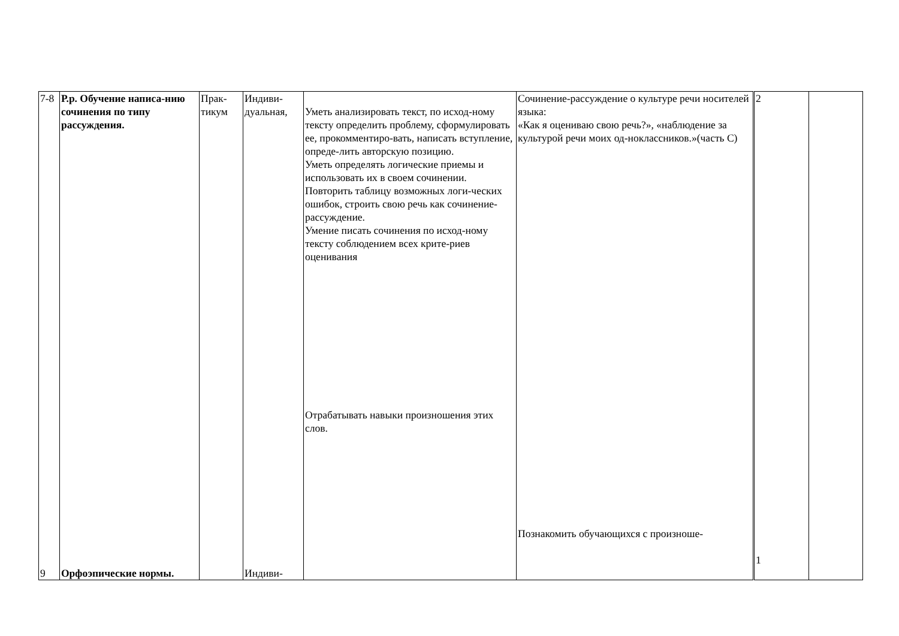| 7-8 9 | Р.р. Обучение написа-нию сочинения по типу рассуждения. Орфоэпические нормы. | Прак- тикум | Индиви- дуальная, Индиви- | Уметь анализировать текст, по исход-ному тексту определить проблему, сформулировать ее, прокомментиро-вать, написать вступление, опреде-лить авторскую позицию. Уметь определять логические приемы и использовать их в своем сочинении. Повторить таблицу возможных логи-ческих ошибок, строить свою речь как сочинение-рассуждение. Умение писать сочинения по исход-ному тексту соблюдением всех крите-риев оценивания Отрабатывать навыки произношения этих слов. | Сочинение-рассуждение о культуре речи носителей языка: «Как я оцениваю свою речь?», «наблюдение за культурой речи моих од-ноклассников.»(часть С) Познакомить обучающихся с произноше- | 2 1 | |